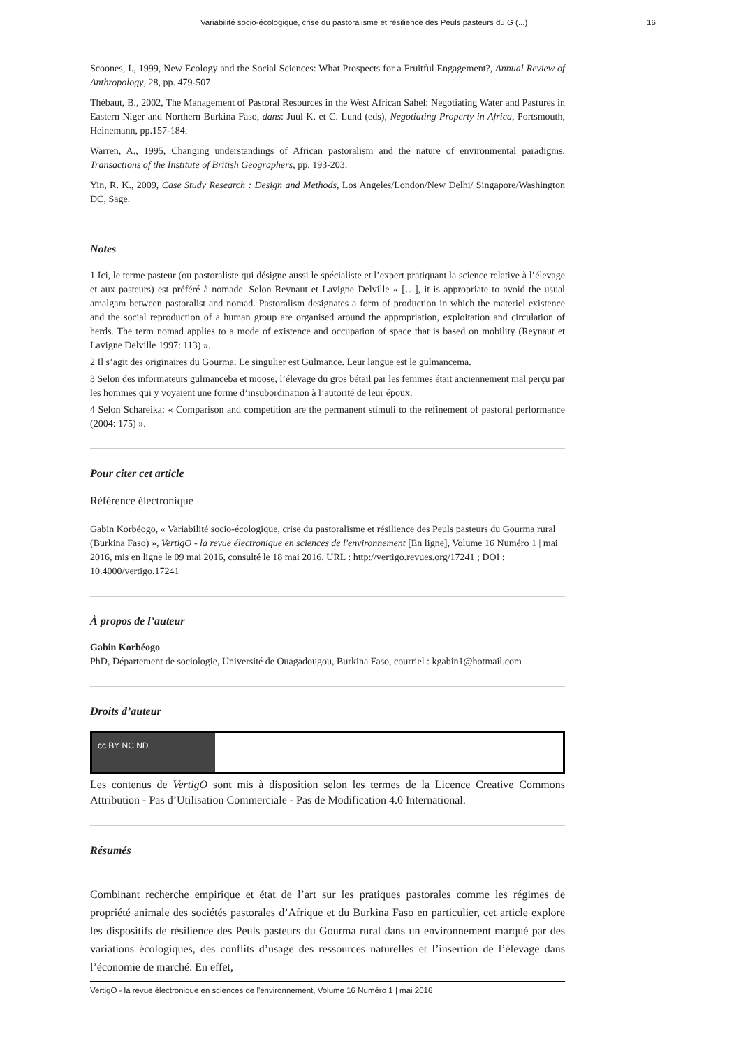Variabilité socio-écologique, crise du pastoralisme et résilience des Peuls pasteurs du G (...) 16
Scoones, I., 1999, New Ecology and the Social Sciences: What Prospects for a Fruitful Engagement?, Annual Review of Anthropology, 28, pp. 479-507
Thébaut, B., 2002, The Management of Pastoral Resources in the West African Sahel: Negotiating Water and Pastures in Eastern Niger and Northern Burkina Faso, dans: Juul K. et C. Lund (eds), Negotiating Property in Africa, Portsmouth, Heinemann, pp.157-184.
Warren, A., 1995, Changing understandings of African pastoralism and the nature of environmental paradigms, Transactions of the Institute of British Geographers, pp. 193-203.
Yin, R. K., 2009, Case Study Research : Design and Methods, Los Angeles/London/New Delhi/ Singapore/Washington DC, Sage.
Notes
1 Ici, le terme pasteur (ou pastoraliste qui désigne aussi le spécialiste et l’expert pratiquant la science relative à l’élevage et aux pasteurs) est préféré à nomade. Selon Reynaut et Lavigne Delville « […], it is appropriate to avoid the usual amalgam between pastoralist and nomad. Pastoralism designates a form of production in which the materiel existence and the social reproduction of a human group are organised around the appropriation, exploitation and circulation of herds. The term nomad applies to a mode of existence and occupation of space that is based on mobility (Reynaut et Lavigne Delville 1997: 113) ».
2 Il s’agit des originaires du Gourma. Le singulier est Gulmance. Leur langue est le gulmancema.
3 Selon des informateurs gulmanceba et moose, l’élevage du gros bétail par les femmes était anciennement mal perçu par les hommes qui y voyaient une forme d’insubordination à l’autorité de leur époux.
4 Selon Schareika: « Comparison and competition are the permanent stimuli to the refinement of pastoral performance (2004: 175) ».
Pour citer cet article
Référence électronique
Gabin Korbéogo, « Variabilité socio-écologique, crise du pastoralisme et résilience des Peuls pasteurs du Gourma rural (Burkina Faso) », VertigO - la revue électronique en sciences de l'environnement [En ligne], Volume 16 Numéro 1 | mai 2016, mis en ligne le 09 mai 2016, consulté le 18 mai 2016. URL : http://vertigo.revues.org/17241 ; DOI : 10.4000/vertigo.17241
À propos de l’auteur
Gabin Korbéogo
PhD, Département de sociologie, Université de Ouagadougou, Burkina Faso, courriel : kgabin1@hotmail.com
Droits d’auteur
cc BY NC ND
Les contenus de VertigO sont mis à disposition selon les termes de la Licence Creative Commons Attribution - Pas d’Utilisation Commerciale - Pas de Modification 4.0 International.
Résumés
Combinant recherche empirique et état de l’art sur les pratiques pastorales comme les régimes de propriété animale des sociétés pastorales d’Afrique et du Burkina Faso en particulier, cet article explore les dispositifs de résilience des Peuls pasteurs du Gourma rural dans un environnement marqué par des variations écologiques, des conflits d’usage des ressources naturelles et l’insertion de l’élevage dans l’économie de marché. En effet,
VertigO - la revue électronique en sciences de l'environnement, Volume 16 Numéro 1 | mai 2016